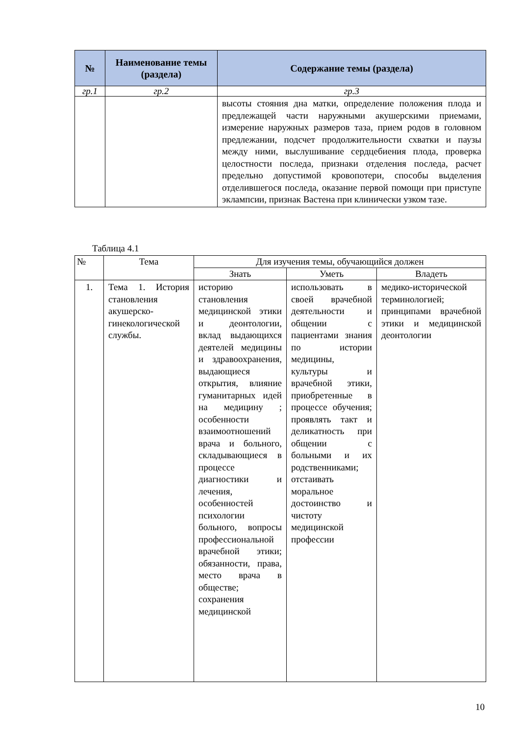| № | Наименование темы (раздела) | Содержание темы (раздела) |
| --- | --- | --- |
| гр.1 | гр.2 | гр.3 |
| | | высоты стояния дна матки, определение положения плода и предлежащей части наружными акушерскими приемами, измерение наружных размеров таза, прием родов в головном предлежании, подсчет продолжительности схватки и паузы между ними, выслушивание сердцебиения плода, проверка целостности последа, признаки отделения последа, расчет предельно допустимой кровопотери, способы выделения отделившегося последа, оказание первой помощи при приступе эклампсии, признак Вастена при клинически узком тазе. |
Таблица 4.1
| № | Тема | Для изучения темы, обучающийся должен | | |
| --- | --- | --- | --- | --- |
| | | Знать | Уметь | Владеть |
| 1. | Тема 1. История становления акушерско-гинекологической службы. | историю становления медицинской этики и деонтологии, вклад выдающихся деятелей медицины и здравоохранения, выдающиеся открытия, влияние гуманитарных идей на медицину ; особенности взаимоотношений врача и больного, складывающиеся в процессе диагностики и лечения, особенностей психологии больного, вопросы профессиональной врачебной этики; обязанности, права, место врача в обществе; сохранения медицинской | использовать в своей врачебной деятельности и общении с пациентами знания по истории медицины, культуры и врачебной этики, приобретенные в процессе обучения; проявлять такт и деликатность при общении с больными и их родственниками; отстаивать моральное достоинство и чистоту медицинской профессии | медико-исторической терминологией; принципами врачебной этики и медицинской деонтологии |
10